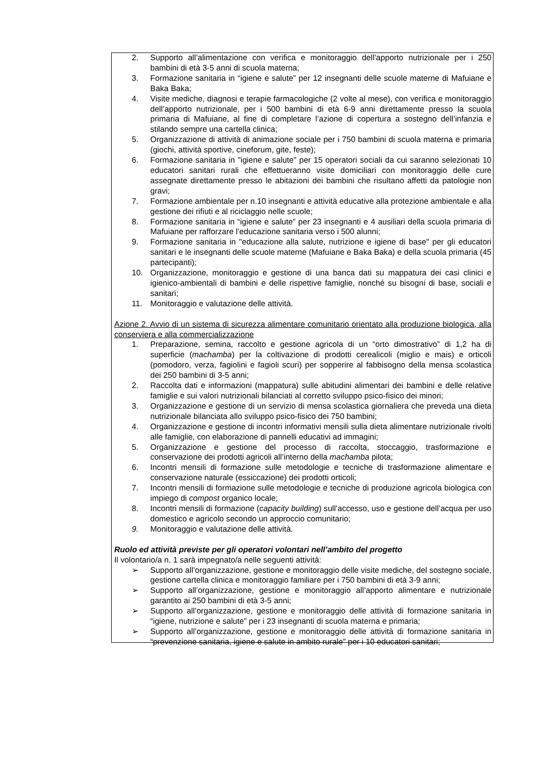2. Supporto all’alimentazione con verifica e monitoraggio dell’apporto nutrizionale per i 250 bambini di età 3-5 anni di scuola materna;
3. Formazione sanitaria in “igiene e salute” per 12 insegnanti delle scuole materne di Mafuiane e Baka Baka;
4. Visite mediche, diagnosi e terapie farmacologiche (2 volte al mese), con verifica e monitoraggio dell’apporto nutrizionale, per i 500 bambini di età 6-9 anni direttamente presso la scuola primaria di Mafuiane, al fine di completare l’azione di copertura a sostegno dell’infanzia e stilando sempre una cartella clinica;
5. Organizzazione di attività di animazione sociale per i 750 bambini di scuola materna e primaria (giochi, attività sportive, cineforum, gite, feste);
6. Formazione sanitaria in "igiene e salute" per 15 operatori sociali da cui saranno selezionati 10 educatori sanitari rurali che effettueranno visite domiciliari con monitoraggio delle cure assegnate direttamente presso le abitazioni dei bambini che risultano affetti da patologie non gravi;
7. Formazione ambientale per n.10 insegnanti e attività educative alla protezione ambientale e alla gestione dei rifiuti e al riciclaggio nelle scuole;
8. Formazione sanitaria in “igiene e salute” per 23 insegnanti e 4 ausiliari della scuola primaria di Mafuiane per rafforzare l’educazione sanitaria verso i 500 alunni;
9. Formazione sanitaria in "educazione alla salute, nutrizione e igiene di base" per gli educatori sanitari e le insegnanti delle scuole materne (Mafuiane e Baka Baka) e della scuola primaria (45 partecipanti);
10. Organizzazione, monitoraggio e gestione di una banca dati su mappatura dei casi clinici e igienico-ambientali di bambini e delle rispettive famiglie, nonché su bisogni di base, sociali e sanitari;
11. Monitoraggio e valutazione delle attività.
Azione 2. Avvio di un sistema di sicurezza alimentare comunitario orientato alla produzione biologica, alla conserviera e alla commercializzazione
1. Preparazione, semina, raccolto e gestione agricola di un “orto dimostrativo” di 1,2 ha di superficie (machamba) per la coltivazione di prodotti cerealicoli (miglio e mais) e orticoli (pomodoro, verza, fagiolini e fagioli scuri) per sopperire al fabbisogno della mensa scolastica dei 250 bambini di 3-5 anni;
2. Raccolta dati e informazioni (mappatura) sulle abitudini alimentari dei bambini e delle relative famiglie e sui valori nutrizionali bilanciati al corretto sviluppo psico-fisico dei minori;
3. Organizzazione e gestione di un servizio di mensa scolastica giornaliera che preveda una dieta nutrizionale bilanciata allo sviluppo psico-fisico dei 750 bambini;
4. Organizzazione e gestione di incontri informativi mensili sulla dieta alimentare nutrizionale rivolti alle famiglie, con elaborazione di pannelli educativi ad immagini;
5. Organizzazione e gestione del processo di raccolta, stoccaggio, trasformazione e conservazione dei prodotti agricoli all’interno della machamba pilota;
6. Incontri mensili di formazione sulle metodologie e tecniche di trasformazione alimentare e conservazione naturale (essiccazione) dei prodotti orticoli;
7. Incontri mensili di formazione sulle metodologie e tecniche di produzione agricola biologica con impiego di compost organico locale;
8. Incontri mensili di formazione (capacity building) sull’accesso, uso e gestione dell’acqua per uso domestico e agricolo secondo un approccio comunitario;
9. Monitoraggio e valutazione delle attività.
Ruolo ed attività previste per gli operatori volontari nell’ambito del progetto
Il volontario/a n. 1 sarà impegnato/a nelle seguenti attività:
➢ Supporto all’organizzazione, gestione e monitoraggio delle visite mediche, del sostegno sociale, gestione cartella clinica e monitoraggio familiare per i 750 bambini di età 3-9 anni;
➢ Supporto all’organizzazione, gestione e monitoraggio all’apporto alimentare e nutrizionale garantito ai 250 bambini di età 3-5 anni;
➢ Supporto all’organizzazione, gestione e monitoraggio delle attività di formazione sanitaria in “igiene, nutrizione e salute” per i 23 insegnanti di scuola materna e primaria;
➢ Supporto all’organizzazione, gestione e monitoraggio delle attività di formazione sanitaria in “prevenzione sanitaria, igiene e salute in ambito rurale” per i 10 educatori sanitari;